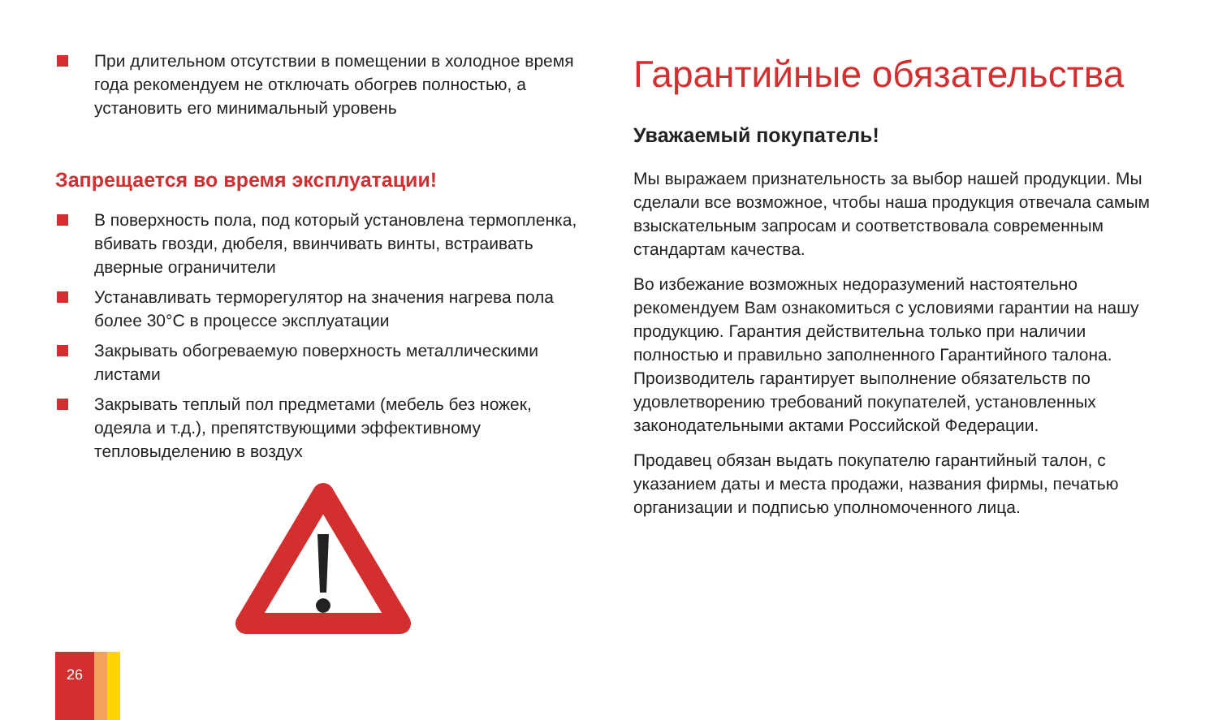При длительном отсутствии в помещении в холодное время года рекомендуем не отключать обогрев полностью, а установить его минимальный уровень
Запрещается во время эксплуатации!
В поверхность пола, под который установлена термопленка, вбивать гвозди, дюбеля, ввинчивать винты, встраивать дверные ограничители
Устанавливать терморегулятор на значения нагрева пола более 30°C в процессе эксплуатации
Закрывать обогреваемую поверхность металлическими листами
Закрывать теплый пол предметами (мебель без ножек, одеяла и т.д.), препятствующими эффективному тепловыделению в воздух
Гарантийные обязательства
Уважаемый покупатель!
Мы выражаем признательность за выбор нашей продукции. Мы сделали все возможное, чтобы наша продукция отвечала самым взыскательным запросам и соответствовала современным стандартам качества.
Во избежание возможных недоразумений настоятельно рекомендуем Вам ознакомиться с условиями гарантии на нашу продукцию. Гарантия действительна только при наличии полностью и правильно заполненного Гарантийного талона. Производитель гарантирует выполнение обязательств по удовлетворению требований покупателей, установленных законодательными актами Российской Федерации.
Продавец обязан выдать покупателю гарантийный талон, с указанием даты и места продажи, названия фирмы, печатью организации и подписью уполномоченного лица.
26